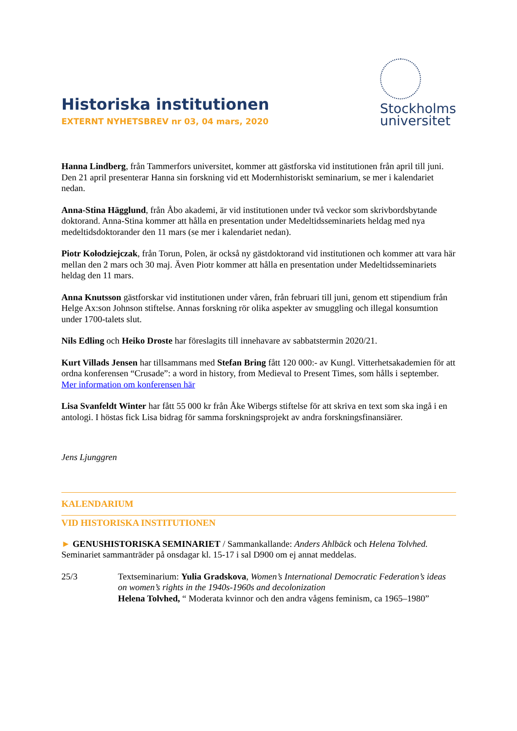Historiska institutionen
EXTERNT NYHETSBREV nr 03, 04 mars, 2020
Stockholms
universitet
Hanna Lindberg, från Tammerfors universitet, kommer att gästforska vid institutionen från april till juni. Den 21 april presenterar Hanna sin forskning vid ett Modernhistoriskt seminarium, se mer i kalendariet nedan.
Anna-Stina Hägglund, från Åbo akademi, är vid institutionen under två veckor som skrivbordsbytande doktorand. Anna-Stina kommer att hålla en presentation under Medeltidsseminariets heldag med nya medeltidsdoktorander den 11 mars (se mer i kalendariet nedan).
Piotr Kołodziejczak, från Torun, Polen, är också ny gästdoktorand vid institutionen och kommer att vara här mellan den 2 mars och 30 maj. Även Piotr kommer att hålla en presentation under Medeltidsseminariets heldag den 11 mars.
Anna Knutsson gästforskar vid institutionen under våren, från februari till juni, genom ett stipendium från Helge Ax:son Johnson stiftelse. Annas forskning rör olika aspekter av smuggling och illegal konsumtion under 1700-talets slut.
Nils Edling och Heiko Droste har föreslagits till innehavare av sabbatstermin 2020/21.
Kurt Villads Jensen har tillsammans med Stefan Bring fått 120 000:- av Kungl. Vitterhetsakademien för att ordna konferensen “Crusade”: a word in history, from Medieval to Present Times, som hålls i september. Mer information om konferensen här
Lisa Svanfeldt Winter har fått 55 000 kr från Åke Wibergs stiftelse för att skriva en text som ska ingå i en antologi. I höstas fick Lisa bidrag för samma forskningsprojekt av andra forskningsfinansiärer.
Jens Ljunggren
KALENDARIUM
VID HISTORISKA INSTITUTIONEN
► GENUSHISTORISKA SEMINARIET / Sammankallande: Anders Ahlbäck och Helena Tolvhed. Seminariet sammanträder på onsdagar kl. 15-17 i sal D900 om ej annat meddelas.
25/3 Textseminarium: Yulia Gradskova, Women’s International Democratic Federation’s ideas on women’s rights in the 1940s-1960s and decolonization
Helena Tolvhed, “ Moderata kvinnor och den andra vågens feminism, ca 1965–1980”